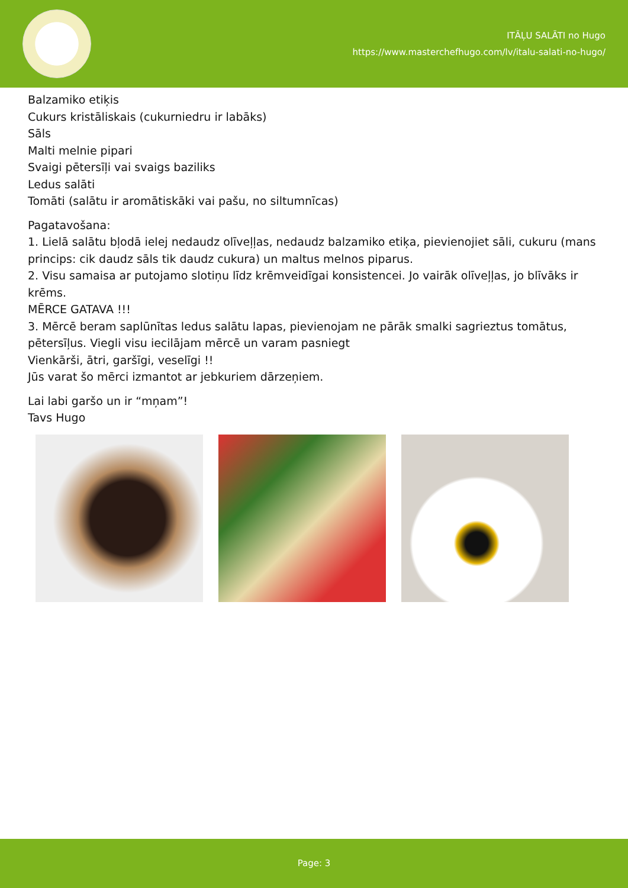ITĀĻU SALĀTI no Hugo
https://www.masterchefhugo.com/lv/italu-salati-no-hugo/
Balzamiko etiķis
Cukurs kristāliskais (cukurniedru ir labāks)
Sāls
Malti melnie pipari
Svaigi pētersīļi vai svaigs baziliks
Ledus salāti
Tomāti (salātu ir aromātiskāki vai pašu, no siltumnīcas)
Pagatavošana:
1. Lielā salātu bļodā ielej nedaudz olīveļļas, nedaudz balzamiko etiķa, pievienojiet sāli, cukuru (mans princips: cik daudz sāls tik daudz cukura) un maltus melnos piparus.
2. Visu samaisa ar putojamo slotiņu līdz krēmveidīgai konsistencei. Jo vairāk olīveļļas, jo blīvāks ir krēms.
MĒRCE GATAVA !!!
3. Mērcē beram saplūnītas ledus salātu lapas, pievienojam ne pārāk smalki sagrieztus tomātus, pētersīļus. Viegli visu iecilājam mērcē un varam pasniegt
Vienkārši, ātri, garšīgi, veselīgi !!
Jūs varat šo mērci izmantot ar jebkuriem dārzeņiem.
Lai labi garšo un ir “mņam”!
Tavs Hugo
Page: 3